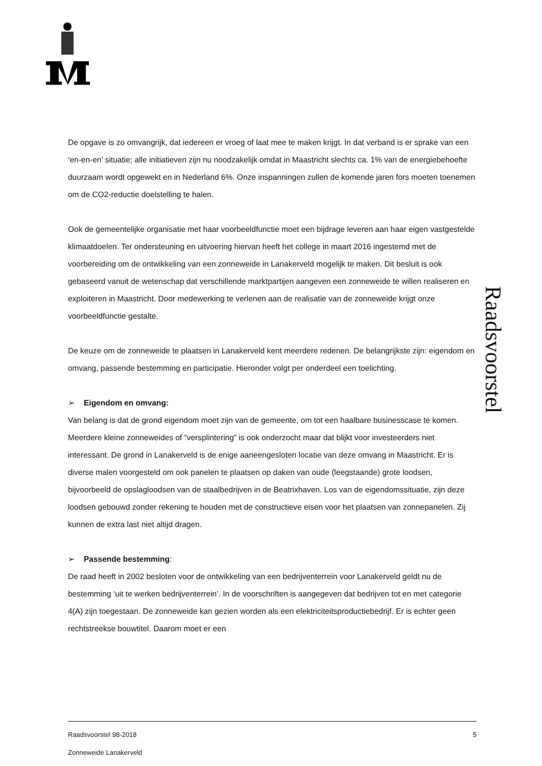Raadsvoorstel
De opgave is zo omvangrijk, dat iedereen er vroeg of laat mee te maken krijgt. In dat verband is er sprake van een ‘en-en-en’ situatie; alle initiatieven zijn nu noodzakelijk omdat in Maastricht slechts ca. 1% van de energiebehoefte duurzaam wordt opgewekt en in Nederland 6%. Onze inspanningen zullen de komende jaren fors moeten toenemen om de CO2-reductie doelstelling te halen.
Ook de gemeentelijke organisatie met haar voorbeeldfunctie moet een bijdrage leveren aan haar eigen vastgestelde klimaatdoelen. Ter ondersteuning en uitvoering hiervan heeft het college in maart 2016 ingestemd met de voorbereiding om de ontwikkeling van een zonneweide in Lanakerveld mogelijk te maken. Dit besluit is ook gebaseerd vanuit de wetenschap dat verschillende marktpartijen aangeven een zonneweide te willen realiseren en exploiteren in Maastricht. Door medewerking te verlenen aan de realisatie van de zonneweide krijgt onze voorbeeldfunctie gestalte.
De keuze om de zonneweide te plaatsen in Lanakerveld kent meerdere redenen. De belangrijkste zijn: eigendom en omvang, passende bestemming en participatie. Hieronder volgt per onderdeel een toelichting.
➢ Eigendom en omvang:
Van belang is dat de grond eigendom moet zijn van de gemeente, om tot een haalbare businesscase te komen. Meerdere kleine zonneweides of “versplintering” is ook onderzocht maar dat blijkt voor investeerders niet interessant. De grond in Lanakerveld is de enige aaneengesloten locatie van deze omvang in Maastricht. Er is diverse malen voorgesteld om ook panelen te plaatsen op daken van oude (leegstaande) grote loodsen, bijvoorbeeld de opslagloodsen van de staalbedrijven in de Beatrixhaven. Los van de eigendomssituatie, zijn deze loodsen gebouwd zonder rekening te houden met de constructieve eisen voor het plaatsen van zonnepanelen. Zij kunnen de extra last niet altijd dragen.
➢ Passende bestemming:
De raad heeft in 2002 besloten voor de ontwikkeling van een bedrijventerrein voor Lanakerveld geldt nu de bestemming ‘uit te werken bedrijventerrein’. In de voorschriften is aangegeven dat bedrijven tot en met categorie 4(A) zijn toegestaan. De zonneweide kan gezien worden als een elektriciteitsproductiebedrijf. Er is echter geen rechtstreekse bouwtitel. Daarom moet er een
Raadsvoorstel 98-2018 5
Zonneweide Lanakerveld